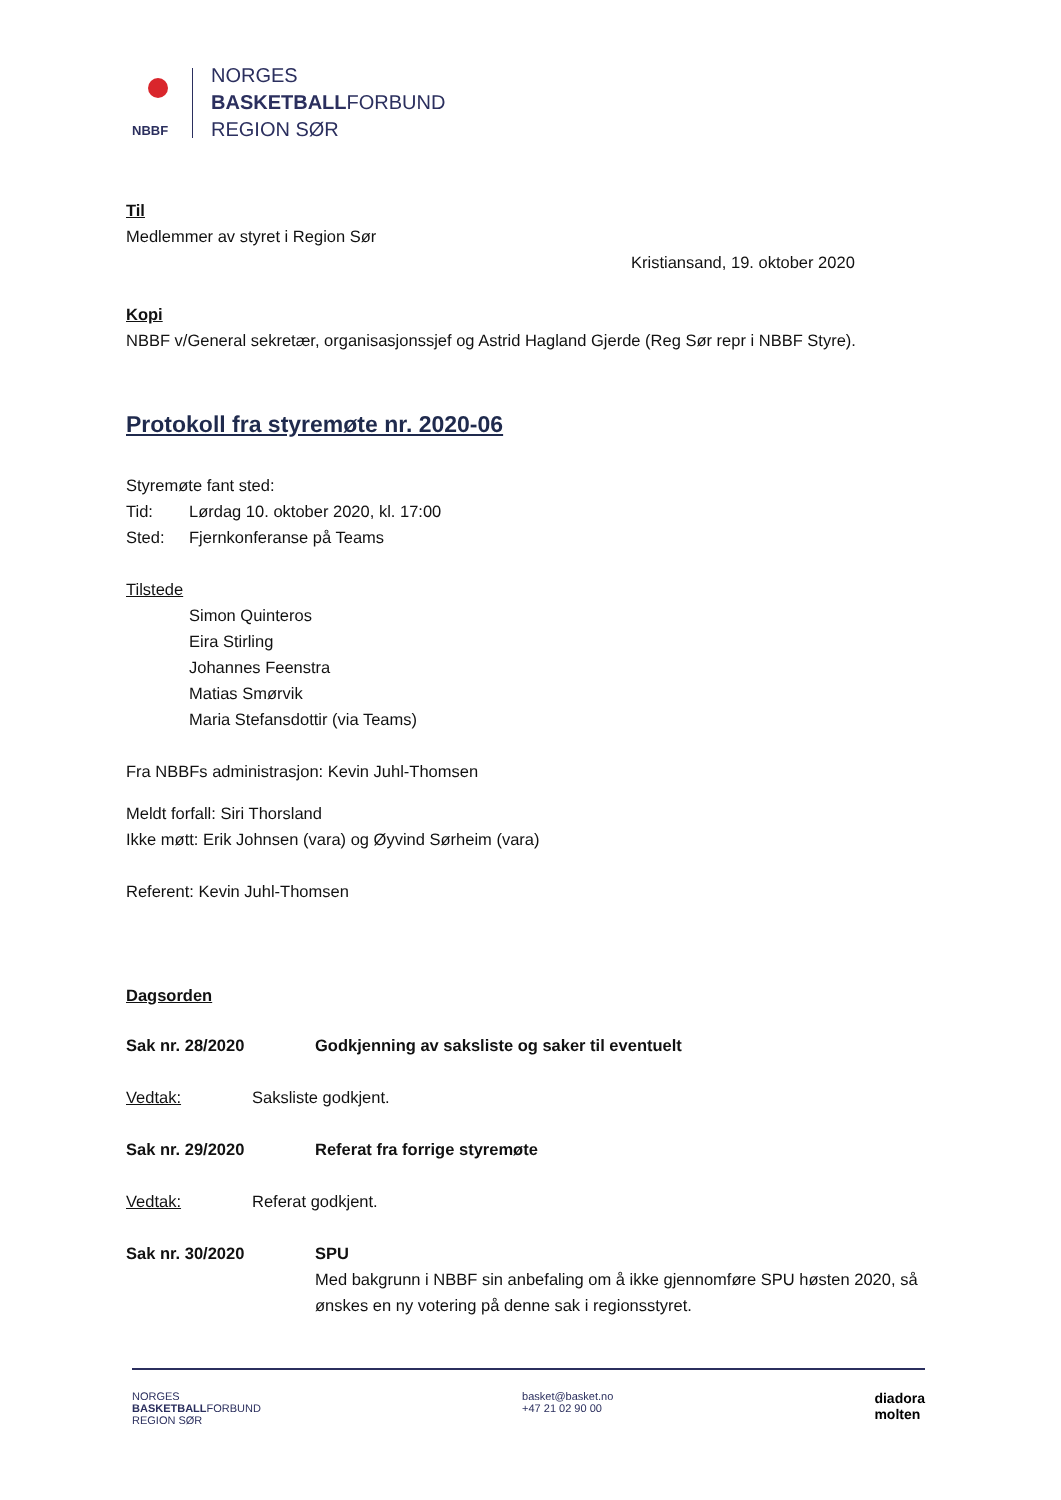NBBF
NORGES
BASKETBALLFORBUND
REGION SØR
Til
Medlemmer av styret i Region Sør
Kristiansand, 19. oktober 2020
Kopi
NBBF v/General sekretær, organisasjonssjef og Astrid Hagland Gjerde (Reg Sør repr i NBBF Styre).
Protokoll fra styremøte nr. 2020-06
Styremøte fant sted:
Tid: Lørdag 10. oktober 2020, kl. 17:00
Sted: Fjernkonferanse på Teams
Tilstede
Simon Quinteros
Eira Stirling
Johannes Feenstra
Matias Smørvik
Maria Stefansdottir (via Teams)
Fra NBBFs administrasjon: Kevin Juhl-Thomsen
Meldt forfall: Siri Thorsland
Ikke møtt: Erik Johnsen (vara) og Øyvind Sørheim (vara)
Referent: Kevin Juhl-Thomsen
Dagsorden
Sak nr. 28/2020 Godkjenning av saksliste og saker til eventuelt
Vedtak: Saksliste godkjent.
Sak nr. 29/2020 Referat fra forrige styremøte
Vedtak: Referat godkjent.
Sak nr. 30/2020 SPU
Med bakgrunn i NBBF sin anbefaling om å ikke gjennomføre SPU høsten 2020, så ønskes en ny votering på denne sak i regionsstyret.
NORGES
BASKETBALLFORBUND
REGION SØR
basket@basket.no
+47 21 02 90 00
diadora
molten